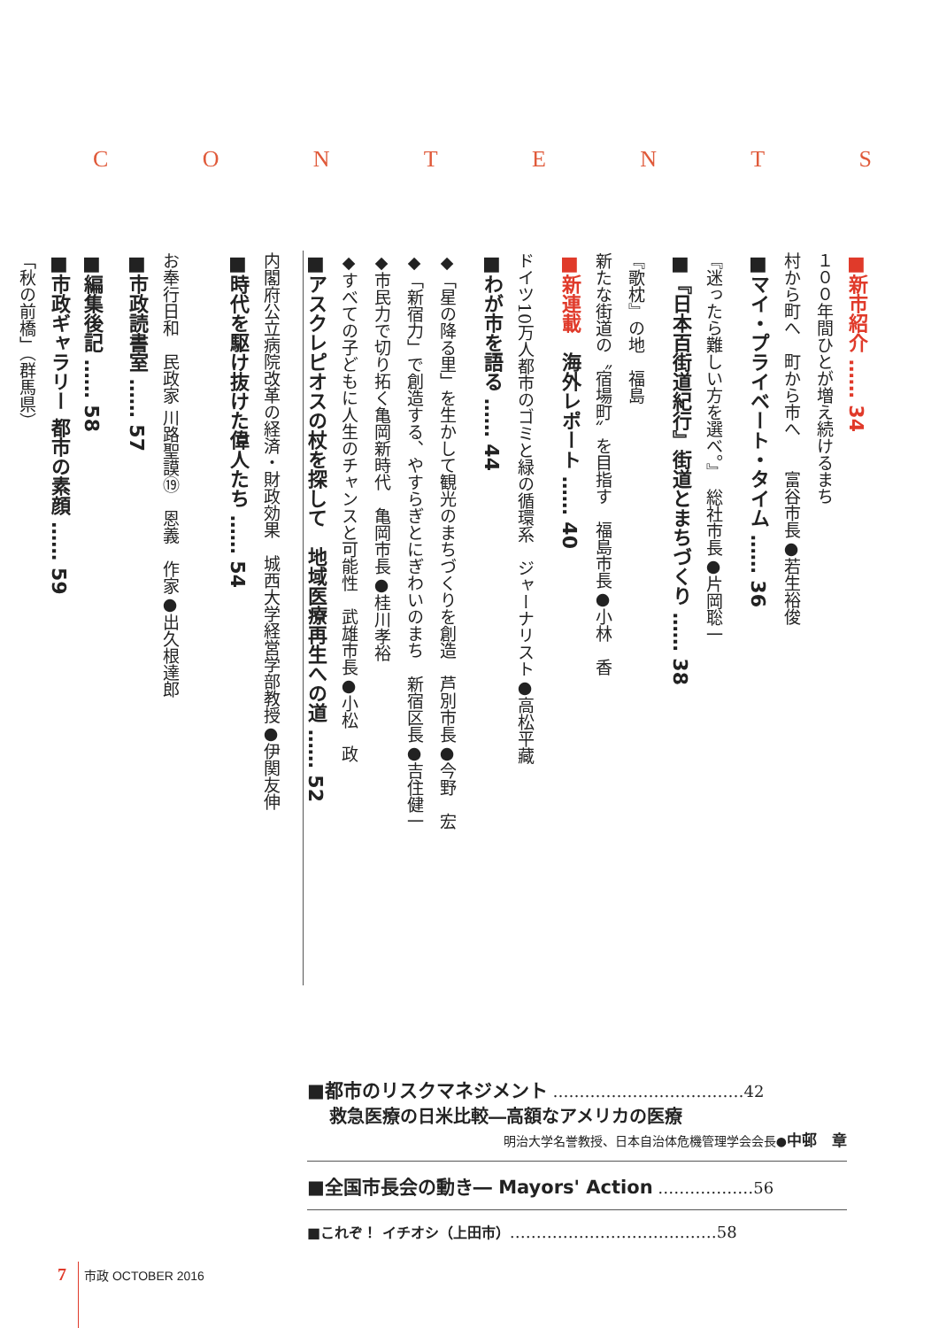C O N T E N T S
■新市紹介 …… 34
１００年間ひとが増え続けるまち
村から町へ　町から市へ　　富谷市長●若生裕俊
■マイ・プライベート・タイム …… 36
『迷ったら難しい方を選べ。』　総社市長●片岡聡一
■『日本百街道紀行』街道とまちづくり …… 38
『歌枕』の地　福島
新たな街道の〝宿場町〟を目指す　福島市長●小林　香
■新連載　海外レポート …… 40
ドイツ10万人都市のゴミと緑の循環系　ジャーナリスト●高松平藏
■わが市を語る …… 44
◆「星の降る里」を生かして観光のまちづくりを創造　芦別市長●今野　宏
◆「新宿力」で創造する、やすらぎとにぎわいのまち　新宿区長●吉住健一
◆市民力で切り拓く亀岡新時代　亀岡市長●桂川孝裕
◆すべての子どもに人生のチャンスと可能性　武雄市長●小松　政
■アスクレピオスの杖を探して　地域医療再生への道 …… 52
内閣府公立病院改革の経済・財政効果　城西大学経営学部教授●伊関友伸
■時代を駆け抜けた偉人たち …… 54
お奉行日和　民政家 川路聖謨⑲　恩義　作家●出久根達郎
■市政読書室 …… 57
■編集後記 …… 58
■市政ギャラリー 都市の素顔 …… 59
「秋の前橋」（群馬県）
■都市のリスクマネジメント ………………………………42
救急医療の日米比較―高額なアメリカの医療
明治大学名誉教授、日本自治体危機管理学会会長●中邨　章
■全国市長会の動き― Mayors' Action ………………56
■これぞ！ イチオシ（上田市）…………………………………58
7 市政 OCTOBER 2016